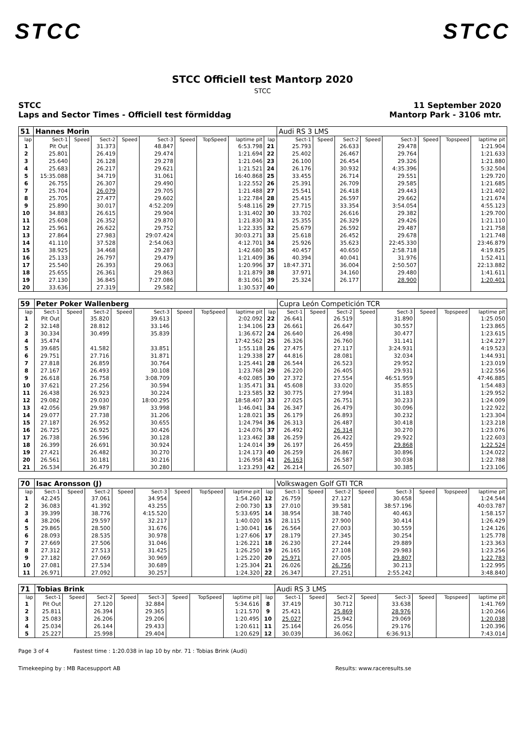STCC STCC
STCC Officiell test Mantorp 2020
STCC
STCC
Laps and Sector Times - Officiell test förmiddag
11 September 2020
Mantorp Park - 3106 mtr.
| 51 | Hannes Morin | | | | | | | | | Audi RS 3 LMS | | | | | | | |
| lap | Sect-1 | Speed | Sect-2 | Speed | Sect-3 | Speed | TopSpeed | laptime pit | lap | Sect-1 | Speed | Sect-2 | Speed | Sect-3 | Speed | Topspeed | laptime pit |
| 1 | Pit Out | | 31.373 | | 48.847 | | | 6:53.798 | 21 | 25.793 | | 26.633 | | 29.478 | | | 1:21.904 |
| 2 | 25.801 | | 26.419 | | 29.474 | | | 1:21.694 | 22 | 25.402 | | 26.467 | | 29.764 | | | 1:21.633 |
| 3 | 25.640 | | 26.128 | | 29.278 | | | 1:21.046 | 23 | 26.100 | | 26.454 | | 29.326 | | | 1:21.880 |
| 4 | 25.683 | | 26.217 | | 29.621 | | | 1:21.521 | 24 | 26.176 | | 30.932 | | 4:35.396 | | | 5:32.504 |
| 5 | 15:35.088 | | 34.719 | | 31.061 | | | 16:40.868 | 25 | 33.455 | | 26.714 | | 29.551 | | | 1:29.720 |
| 6 | 26.755 | | 26.307 | | 29.490 | | | 1:22.552 | 26 | 25.391 | | 26.709 | | 29.585 | | | 1:21.685 |
| 7 | 25.704 | | 26.079 | | 29.705 | | | 1:21.488 | 27 | 25.541 | | 26.418 | | 29.443 | | | 1:21.402 |
| 8 | 25.705 | | 27.477 | | 29.602 | | | 1:22.784 | 28 | 25.415 | | 26.597 | | 29.662 | | | 1:21.674 |
| 9 | 25.890 | | 30.017 | | 4:52.209 | | | 5:48.116 | 29 | 27.715 | | 33.354 | | 3:54.054 | | | 4:55.123 |
| 10 | 34.883 | | 26.615 | | 29.904 | | | 1:31.402 | 30 | 33.702 | | 26.616 | | 29.382 | | | 1:29.700 |
| 11 | 25.608 | | 26.352 | | 29.870 | | | 1:21.830 | 31 | 25.355 | | 26.329 | | 29.426 | | | 1:21.110 |
| 12 | 25.961 | | 26.622 | | 29.752 | | | 1:22.335 | 32 | 25.679 | | 26.592 | | 29.487 | | | 1:21.758 |
| 13 | 27.864 | | 27.983 | | 29:07.424 | | | 30:03.271 | 33 | 25.618 | | 26.452 | | 29.678 | | | 1:21.748 |
| 14 | 41.110 | | 37.528 | | 2:54.063 | | | 4:12.701 | 34 | 25.926 | | 35.623 | | 22:45.330 | | | 23:46.879 |
| 15 | 38.925 | | 34.468 | | 29.287 | | | 1:42.680 | 35 | 40.457 | | 40.650 | | 2:58.718 | | | 4:19.825 |
| 16 | 25.133 | | 26.797 | | 29.479 | | | 1:21.409 | 36 | 40.394 | | 40.041 | | 31.976 | | | 1:52.411 |
| 17 | 25.540 | | 26.393 | | 29.063 | | | 1:20.996 | 37 | 18:47.371 | | 36.004 | | 2:50.507 | | | 22:13.882 |
| 18 | 25.655 | | 26.361 | | 29.863 | | | 1:21.879 | 38 | 37.971 | | 34.160 | | 29.480 | | | 1:41.611 |
| 19 | 27.130 | | 36.845 | | 7:27.086 | | | 8:31.061 | 39 | 25.324 | | 26.177 | | 28.900 | | | 1:20.401 |
| 20 | 33.636 | | 27.319 | | 29.582 | | | 1:30.537 | 40 | | | | | | | | |
| 59 | Peter Poker Wallenberg | | | | | | | | | Cupra León Competición TCR | | | | | | | |
| lap | Sect-1 | Speed | Sect-2 | Speed | Sect-3 | Speed | TopSpeed | laptime pit | lap | Sect-1 | Speed | Sect-2 | Speed | Sect-3 | Speed | Topspeed | laptime pit |
| 1 | Pit Out | | 35.820 | | 39.613 | | | 2:02.092 | 22 | 26.641 | | 26.519 | | 31.890 | | | 1:25.050 |
| 2 | 32.148 | | 28.812 | | 33.146 | | | 1:34.106 | 23 | 26.661 | | 26.647 | | 30.557 | | | 1:23.865 |
| 3 | 30.334 | | 30.499 | | 35.839 | | | 1:36.672 | 24 | 26.640 | | 26.498 | | 30.477 | | | 1:23.615 |
| 4 | 35.474 | | | | | | | 17:42.562 | 25 | 26.326 | | 26.760 | | 31.141 | | | 1:24.227 |
| 5 | 39.685 | | 41.582 | | 33.851 | | | 1:55.118 | 26 | 27.475 | | 27.117 | | 3:24.931 | | | 4:19.523 |
| 6 | 29.751 | | 27.716 | | 31.871 | | | 1:29.338 | 27 | 44.816 | | 28.081 | | 32.034 | | | 1:44.931 |
| 7 | 27.818 | | 26.859 | | 30.764 | | | 1:25.441 | 28 | 26.544 | | 26.523 | | 29.952 | | | 1:23.019 |
| 8 | 27.167 | | 26.493 | | 30.108 | | | 1:23.768 | 29 | 26.220 | | 26.405 | | 29.931 | | | 1:22.556 |
| 9 | 26.618 | | 26.758 | | 3:08.709 | | | 4:02.085 | 30 | 27.372 | | 27.554 | | 46:51.959 | | | 47:46.885 |
| 10 | 37.621 | | 27.256 | | 30.594 | | | 1:35.471 | 31 | 45.608 | | 33.020 | | 35.855 | | | 1:54.483 |
| 11 | 26.438 | | 26.923 | | 30.224 | | | 1:23.585 | 32 | 30.775 | | 27.994 | | 31.183 | | | 1:29.952 |
| 12 | 29.082 | | 29.030 | | 18:00.295 | | | 18:58.407 | 33 | 27.025 | | 26.751 | | 30.233 | | | 1:24.009 |
| 13 | 42.056 | | 29.987 | | 33.998 | | | 1:46.041 | 34 | 26.347 | | 26.479 | | 30.096 | | | 1:22.922 |
| 14 | 29.077 | | 27.738 | | 31.206 | | | 1:28.021 | 35 | 26.179 | | 26.893 | | 30.232 | | | 1:23.304 |
| 15 | 27.187 | | 26.952 | | 30.655 | | | 1:24.794 | 36 | 26.313 | | 26.487 | | 30.418 | | | 1:23.218 |
| 16 | 26.725 | | 26.925 | | 30.426 | | | 1:24.076 | 37 | 26.492 | | 26.314 | | 30.270 | | | 1:23.076 |
| 17 | 26.738 | | 26.596 | | 30.128 | | | 1:23.462 | 38 | 26.259 | | 26.422 | | 29.922 | | | 1:22.603 |
| 18 | 26.399 | | 26.691 | | 30.924 | | | 1:24.014 | 39 | 26.197 | | 26.459 | | 29.868 | | | 1:22.524 |
| 19 | 27.421 | | 26.482 | | 30.270 | | | 1:24.173 | 40 | 26.259 | | 26.867 | | 30.896 | | | 1:24.022 |
| 20 | 26.561 | | 30.181 | | 30.216 | | | 1:26.958 | 41 | 26.163 | | 26.587 | | 30.038 | | | 1:22.788 |
| 21 | 26.534 | | 26.479 | | 30.280 | | | 1:23.293 | 42 | 26.214 | | 26.507 | | 30.385 | | | 1:23.106 |
| 70 | Isac Aronsson (J) | | | | | | | | | Volkswagen Golf GTI TCR | | | | | | | |
| lap | Sect-1 | Speed | Sect-2 | Speed | Sect-3 | Speed | TopSpeed | laptime pit | lap | Sect-1 | Speed | Sect-2 | Speed | Sect-3 | Speed | Topspeed | laptime pit |
| 1 | 42.245 | | 37.061 | | 34.954 | | | 1:54.260 | 12 | 26.759 | | 27.127 | | 30.658 | | | 1:24.544 |
| 2 | 36.083 | | 41.392 | | 43.255 | | | 2:00.730 | 13 | 27.010 | | 39.581 | | 38:57.196 | | | 40:03.787 |
| 3 | 39.399 | | 38.776 | | 4:15.520 | | | 5:33.695 | 14 | 38.954 | | 38.740 | | 40.463 | | | 1:58.157 |
| 4 | 38.206 | | 29.597 | | 32.217 | | | 1:40.020 | 15 | 28.115 | | 27.900 | | 30.414 | | | 1:26.429 |
| 5 | 29.865 | | 28.500 | | 31.676 | | | 1:30.041 | 16 | 26.564 | | 27.003 | | 30.559 | | | 1:24.126 |
| 6 | 28.093 | | 28.535 | | 30.978 | | | 1:27.606 | 17 | 28.179 | | 27.345 | | 30.254 | | | 1:25.778 |
| 7 | 27.669 | | 27.506 | | 31.046 | | | 1:26.221 | 18 | 26.230 | | 27.244 | | 29.889 | | | 1:23.363 |
| 8 | 27.312 | | 27.513 | | 31.425 | | | 1:26.250 | 19 | 26.165 | | 27.108 | | 29.983 | | | 1:23.256 |
| 9 | 27.182 | | 27.069 | | 30.969 | | | 1:25.220 | 20 | 25.971 | | 27.005 | | 29.807 | | | 1:22.783 |
| 10 | 27.081 | | 27.534 | | 30.689 | | | 1:25.304 | 21 | 26.026 | | 26.756 | | 30.213 | | | 1:22.995 |
| 11 | 26.971 | | 27.092 | | 30.257 | | | 1:24.320 | 22 | 26.347 | | 27.251 | | 2:55.242 | | | 3:48.840 |
| 71 | Tobias Brink | | | | | | | | | Audi RS 3 LMS | | | | | | | |
| lap | Sect-1 | Speed | Sect-2 | Speed | Sect-3 | Speed | TopSpeed | laptime pit | lap | Sect-1 | Speed | Sect-2 | Speed | Sect-3 | Speed | Topspeed | laptime pit |
| 1 | Pit Out | | 27.120 | | 32.884 | | | 5:34.616 | 8 | 37.419 | | 30.712 | | 33.638 | | | 1:41.769 |
| 2 | 25.811 | | 26.394 | | 29.365 | | | 1:21.570 | 9 | 25.421 | | 25.869 | | 28.976 | | | 1:20.266 |
| 3 | 25.083 | | 26.206 | | 29.206 | | | 1:20.495 | 10 | 25.027 | | 25.942 | | 29.069 | | | 1:20.038 |
| 4 | 25.034 | | 26.144 | | 29.433 | | | 1:20.611 | 11 | 25.164 | | 26.056 | | 29.176 | | | 1:20.396 |
| 5 | 25.227 | | 25.998 | | 29.404 | | | 1:20.629 | 12 | 30.039 | | 36.062 | | 6:36.913 | | | 7:43.014 |
Page 3 of 4 Fastest time : 1:20.038 in lap 10 by nbr. 71 : Tobias Brink (Audi)
Timekeeping by : MB Racesupport AB Results: www.raceresults.se